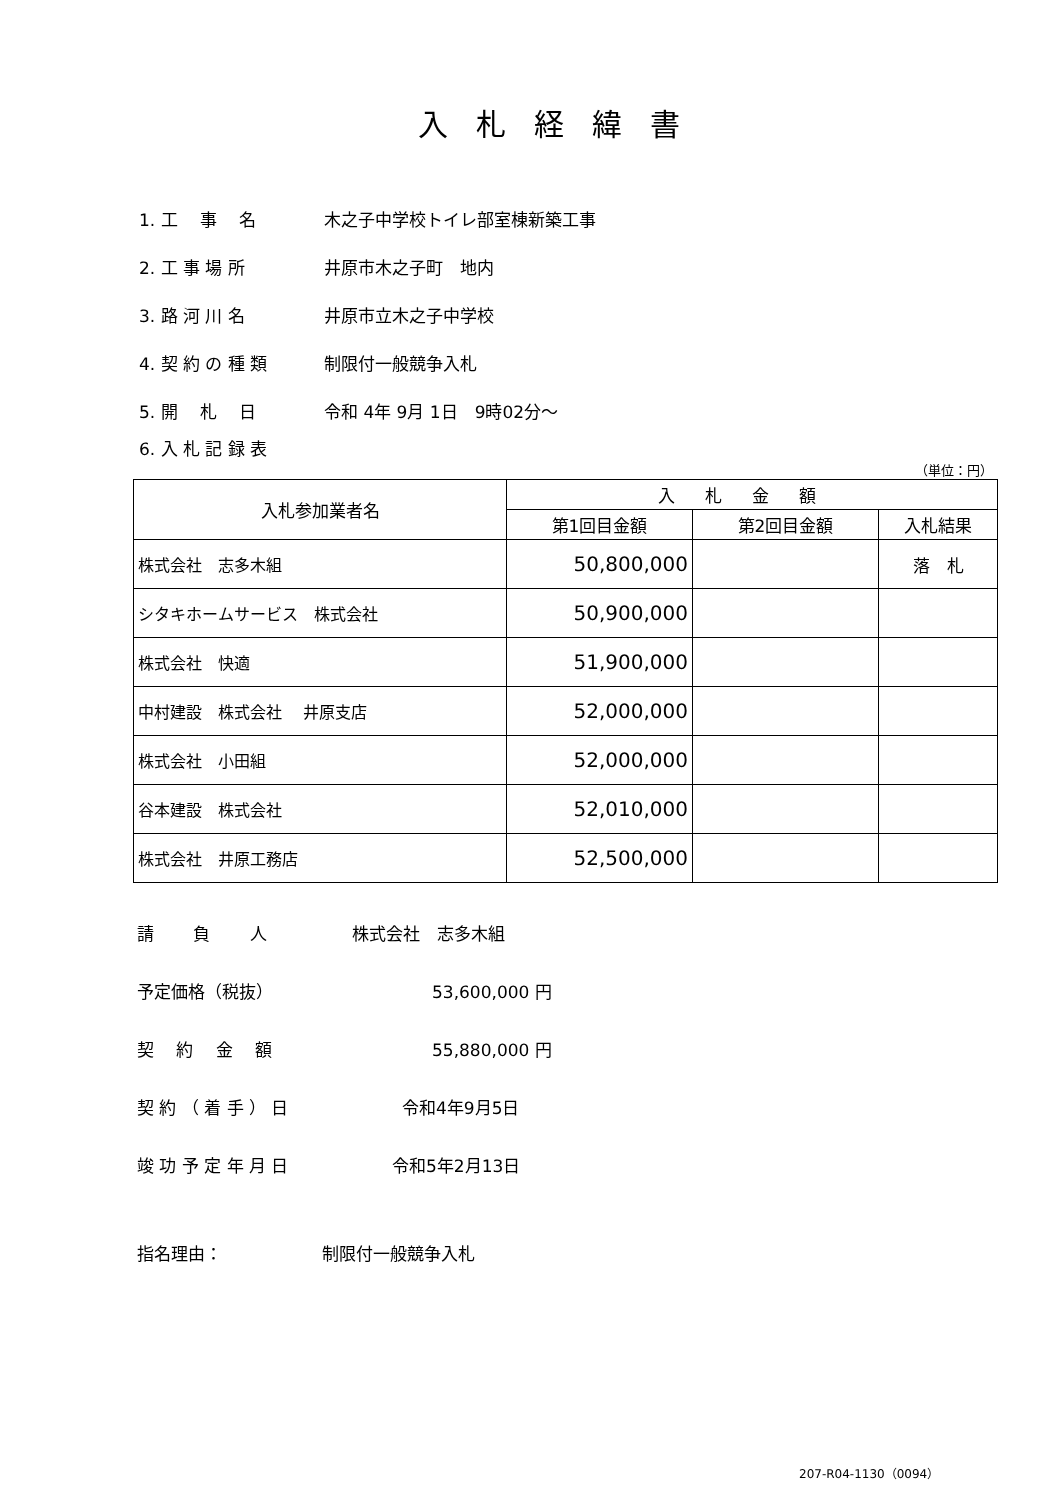入札経緯書
1. 工　 事　 名 木之子中学校トイレ部室棟新築工事
2. 工 事 場 所 井原市木之子町　地内
3. 路 河 川 名 井原市立木之子中学校
4. 契 約 の 種 類 制限付一般競争入札
5. 開　 札　 日 令和 4年 9月 1日　9時02分～
6. 入 札 記 録 表
（単位：円）
| 入札参加業者名 | 入札金額 | | |
| --- | --- | --- | --- |
| | 第1回目金額 | 第2回目金額 | 入札結果 |
| 株式会社 志多木組 | 50,800,000 | | 落 札 |
| シタキホームサービス 株式会社 | 50,900,000 | | |
| 株式会社 快適 | 51,900,000 | | |
| 中村建設 株式会社 井原支店 | 52,000,000 | | |
| 株式会社 小田組 | 52,000,000 | | |
| 谷本建設 株式会社 | 52,010,000 | | |
| 株式会社 井原工務店 | 52,500,000 | | |
請　　 負　　 人 株式会社　志多木組
予定価格（税抜） 53,600,000 円
契　 約　 金　 額 55,880,000 円
契 約 （ 着 手 ） 日 令和4年9月5日
竣 功 予 定 年 月 日 令和5年2月13日
指名理由： 制限付一般競争入札
207-R04-1130（0094）